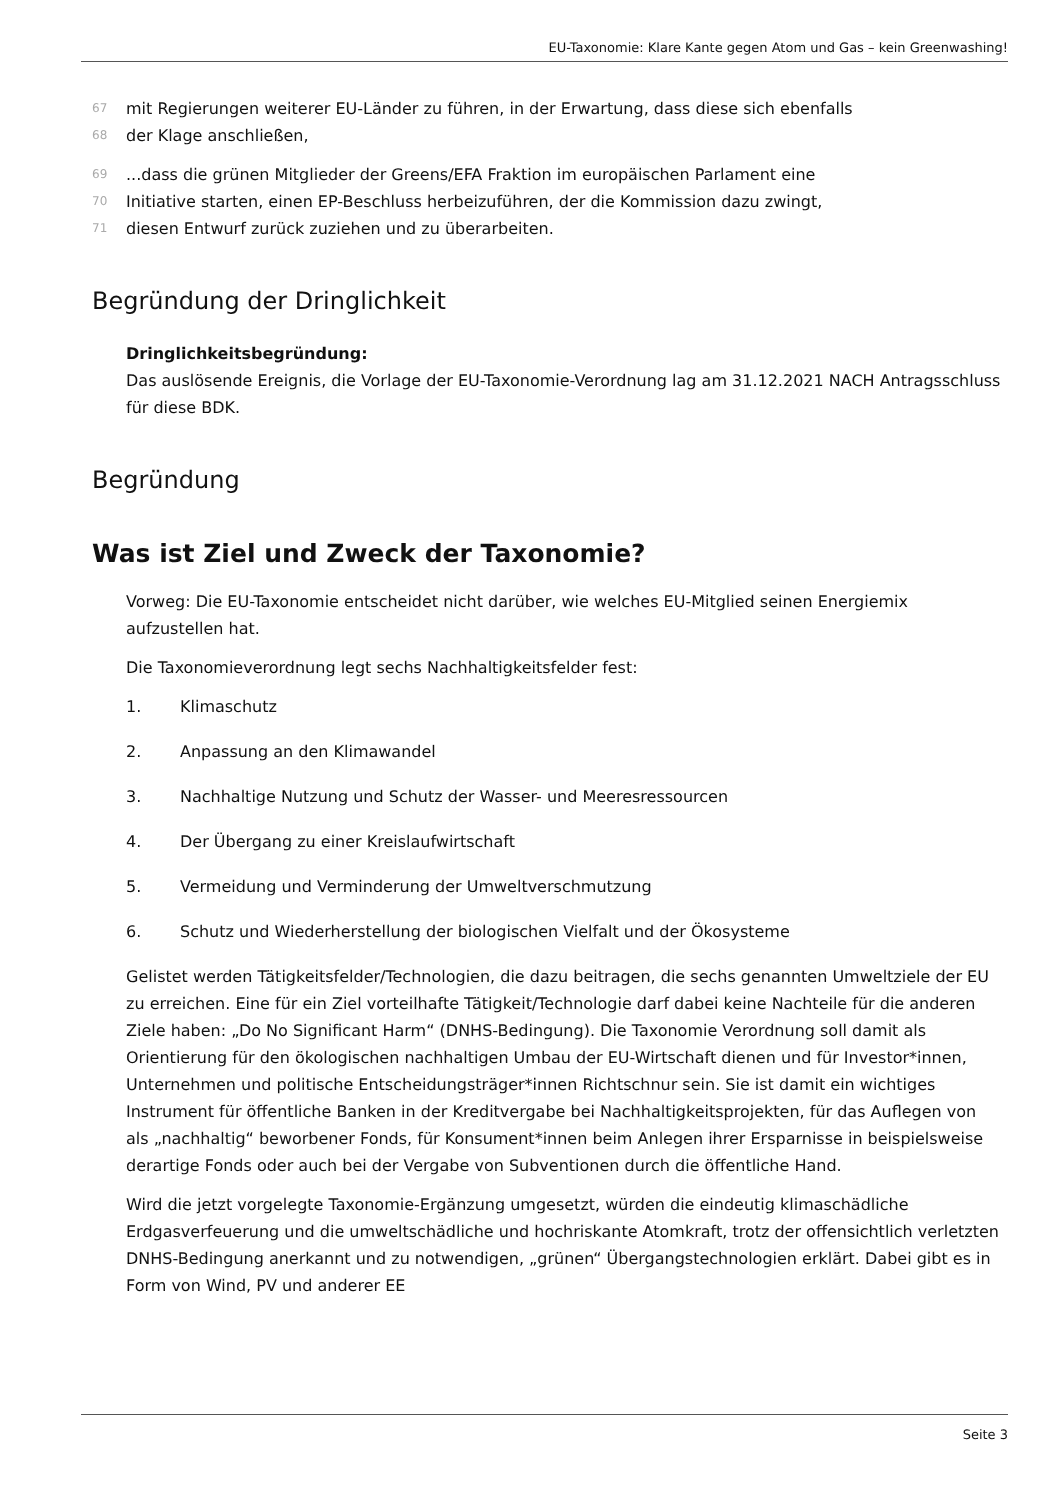EU-Taxonomie: Klare Kante gegen Atom und Gas – kein Greenwashing!
67 mit Regierungen weiterer EU-Länder zu führen, in der Erwartung, dass diese sich ebenfalls
68 der Klage anschließen,
69...dass die grünen Mitglieder der Greens/EFA Fraktion im europäischen Parlament eine
70 Initiative starten, einen EP-Beschluss herbeizuführen, der die Kommission dazu zwingt,
71 diesen Entwurf zurück zuziehen und zu überarbeiten.
Begründung der Dringlichkeit
Dringlichkeitsbegründung:
Das auslösende Ereignis, die Vorlage der EU-Taxonomie-Verordnung lag am 31.12.2021 NACH Antragsschluss für diese BDK.
Begründung
Was ist Ziel und Zweck der Taxonomie?
Vorweg: Die EU-Taxonomie entscheidet nicht darüber, wie welches EU-Mitglied seinen Energiemix aufzustellen hat.
Die Taxonomieverordnung legt sechs Nachhaltigkeitsfelder fest:
1. Klimaschutz
2. Anpassung an den Klimawandel
3. Nachhaltige Nutzung und Schutz der Wasser- und Meeresressourcen
4. Der Übergang zu einer Kreislaufwirtschaft
5. Vermeidung und Verminderung der Umweltverschmutzung
6. Schutz und Wiederherstellung der biologischen Vielfalt und der Ökosysteme
Gelistet werden Tätigkeitsfelder/Technologien, die dazu beitragen, die sechs genannten Umweltziele der EU zu erreichen. Eine für ein Ziel vorteilhafte Tätigkeit/Technologie darf dabei keine Nachteile für die anderen Ziele haben: „Do No Significant Harm“ (DNHS-Bedingung). Die Taxonomie Verordnung soll damit als Orientierung für den ökologischen nachhaltigen Umbau der EU-Wirtschaft dienen und für Investor*innen, Unternehmen und politische Entscheidungsträger*innen Richtschnur sein. Sie ist damit ein wichtiges Instrument für öffentliche Banken in der Kreditvergabe bei Nachhaltigkeitsprojekten, für das Auflegen von als „nachhaltig“ beworbener Fonds, für Konsument*innen beim Anlegen ihrer Ersparnisse in beispielsweise derartige Fonds oder auch bei der Vergabe von Subventionen durch die öffentliche Hand.
Wird die jetzt vorgelegte Taxonomie-Ergänzung umgesetzt, würden die eindeutig klimaschädliche Erdgasverfeuerung und die umweltschädliche und hochriskante Atomkraft, trotz der offensichtlich verletzten DNHS-Bedingung anerkannt und zu notwendigen, „grünen“ Übergangstechnologien erklärt. Dabei gibt es in Form von Wind, PV und anderer EE
Seite 3